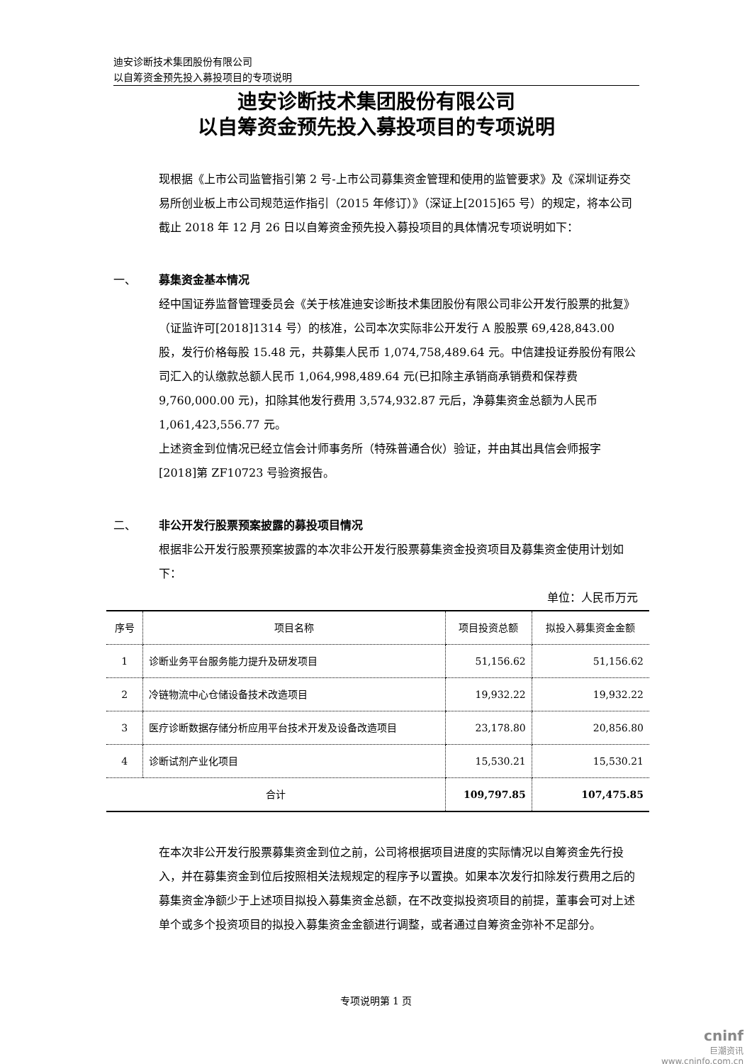迪安诊断技术集团股份有限公司
以自筹资金预先投入募投项目的专项说明
迪安诊断技术集团股份有限公司
以自筹资金预先投入募投项目的专项说明
现根据《上市公司监管指引第 2 号-上市公司募集资金管理和使用的监管要求》及《深圳证券交易所创业板上市公司规范运作指引（2015 年修订）》（深证上[2015]65 号）的规定，将本公司截止 2018 年 12 月 26 日以自筹资金预先投入募投项目的具体情况专项说明如下：
一、 募集资金基本情况
经中国证券监督管理委员会《关于核准迪安诊断技术集团股份有限公司非公开发行股票的批复》（证监许可[2018]1314 号）的核准，公司本次实际非公开发行 A 股股票 69,428,843.00 股，发行价格每股 15.48 元，共募集人民币 1,074,758,489.64 元。中信建投证券股份有限公司汇入的认缴款总额人民币 1,064,998,489.64 元(已扣除主承销商承销费和保荐费 9,760,000.00 元)，扣除其他发行费用 3,574,932.87 元后，净募集资金总额为人民币 1,061,423,556.77 元。
上述资金到位情况已经立信会计师事务所（特殊普通合伙）验证，并由其出具信会师报字[2018]第 ZF10723 号验资报告。
二、 非公开发行股票预案披露的募投项目情况
根据非公开发行股票预案披露的本次非公开发行股票募集资金投资项目及募集资金使用计划如下：
单位：人民币万元
| 序号 | 项目名称 | 项目投资总额 | 拟投入募集资金金额 |
| --- | --- | --- | --- |
| 1 | 诊断业务平台服务能力提升及研发项目 | 51,156.62 | 51,156.62 |
| 2 | 冷链物流中心仓储设备技术改造项目 | 19,932.22 | 19,932.22 |
| 3 | 医疗诊断数据存储分析应用平台技术开发及设备改造项目 | 23,178.80 | 20,856.80 |
| 4 | 诊断试剂产业化项目 | 15,530.21 | 15,530.21 |
| 合计 | | 109,797.85 | 107,475.85 |
在本次非公开发行股票募集资金到位之前，公司将根据项目进度的实际情况以自筹资金先行投入，并在募集资金到位后按照相关法规规定的程序予以置换。如果本次发行扣除发行费用之后的募集资金净额少于上述项目拟投入募集资金总额，在不改变拟投资项目的前提，董事会可对上述单个或多个投资项目的拟投入募集资金金额进行调整，或者通过自筹资金弥补不足部分。
专项说明第 1 页
cninf
巨潮资讯
www.cninfo.com.cn